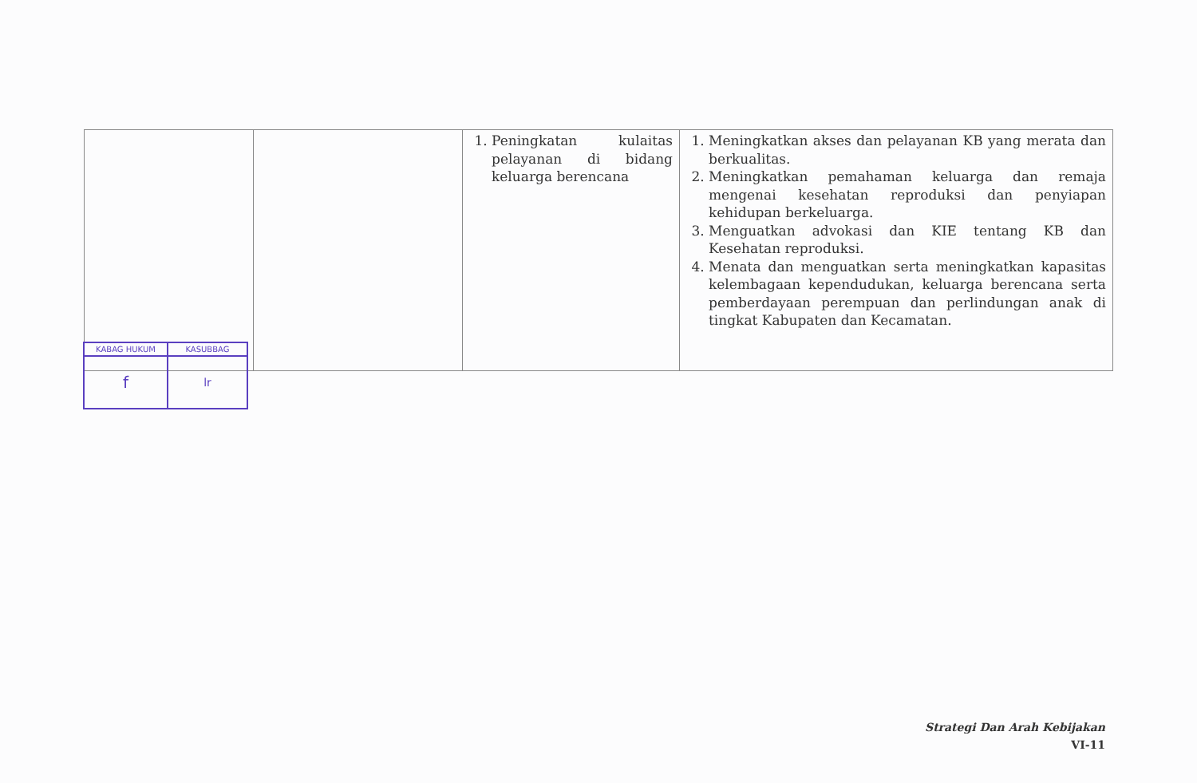| | | 1. Peningkatan kulaitas pelayanan di bidang keluarga berencana | 1. Meningkatkan akses dan pelayanan KB yang merata dan berkualitas. 2. Meningkatkan pemahaman keluarga dan remaja mengenai kesehatan reproduksi dan penyiapan kehidupan berkeluarga. 3. Menguatkan advokasi dan KIE tentang KB dan Kesehatan reproduksi. 4. Menata dan menguatkan serta meningkatkan kapasitas kelembagaan kependudukan, keluarga berencana serta pemberdayaan perempuan dan perlindungan anak di tingkat Kabupaten dan Kecamatan. |
| KABAG HUKUM | KASUBBAG |
| f | lr |
Strategi Dan Arah Kebijakan
VI-11